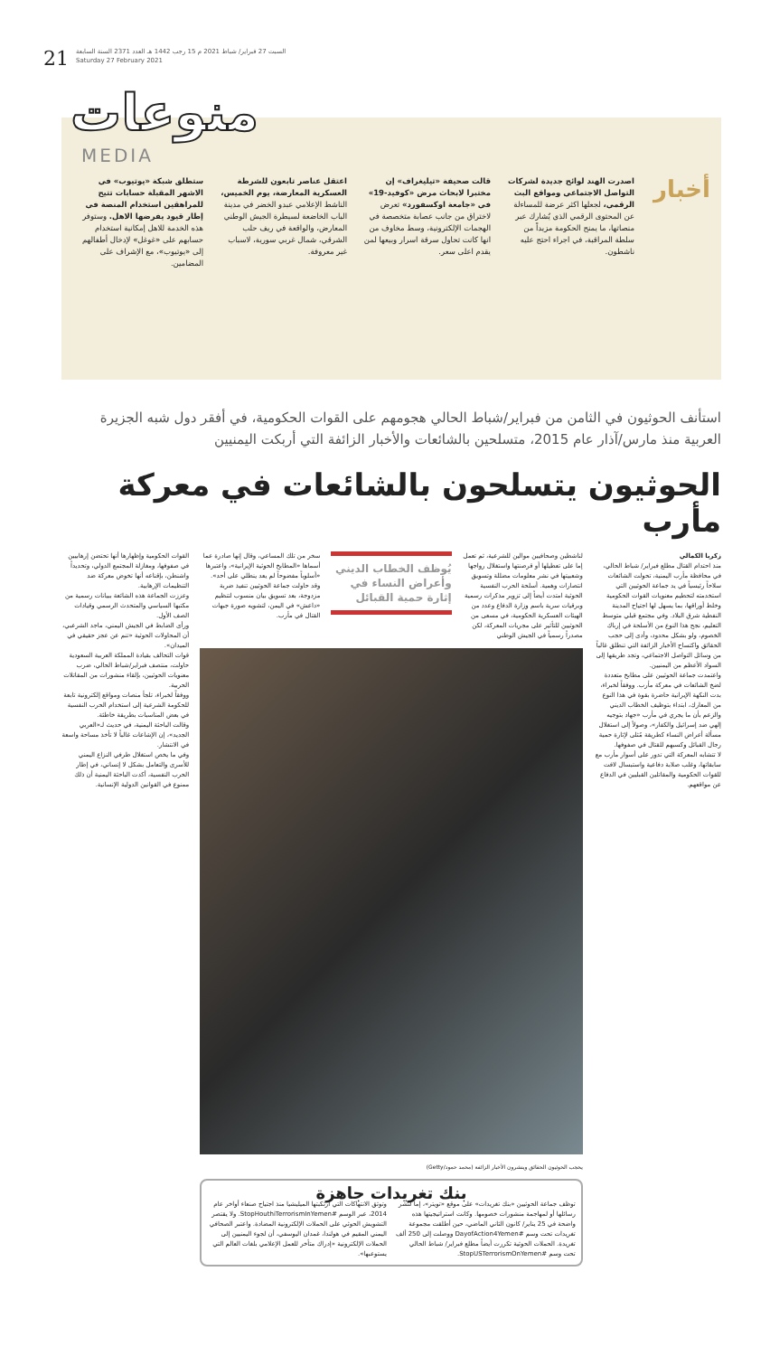21
السبت 27 فبراير/ شباط 2021 م 15 رجب 1442 هـ العدد 2371 السنة السابعة
Saturday 27 February 2021
منوعات
MEDIA
أخبار
اصدرت الهند لوائح جديدة لشركات التواصل الاجتماعي ومواقع البث الرقمي، لجعلها اكثر عرضة للمساءلة عن المحتوى الرقمي الذي يُشارك عبر منصاتها، ما يمنح الحكومة مزيداً من سلطة المراقبة، في اجراء احتج عليه ناشطون.
قالت صحيفة «تيليغراف» إن مختبرا لابحاث مرض «كوفيد-19» في «جامعة اوكسفورد» تعرض لاختراق من جانب عصابة متخصصة في الهجمات الإلكترونية، وسط مخاوف من انها كانت تحاول سرقة اسرار وبيعها لمن يقدم اعلى سعر.
اعتقل عناصر تابعون للشرطة العسكرية المعارضة، يوم الخميس، الناشط الإعلامي عبدو الخضر في مدينة الباب الخاضعة لسيطرة الجيش الوطني المعارض، والواقعة في ريف حلب الشرقي، شمال غربي سورية، لاسباب غير معروفة.
ستطلق شبكة «يوتيوب» في الاشهر المقبلة حسابات تتيح للمراهقين استخدام المنصة في إطار قيود يفرضها الاهل. وستوفر هذه الخدمة للاهل إمكانية استخدام حسابهم على «غوغل» لإدخال أطفالهم إلى «يوتيوب»، مع الإشراف على المضامين.
استأنف الحوثيون في الثامن من فبراير/شباط الحالي هجومهم على القوات الحكومية، في أفقر دول شبه الجزيرة العربية منذ مارس/آذار عام 2015، متسلحين بالشائعات والأخبار الزائفة التي أربكت اليمنيين
الحوثيون يتسلحون بالشائعات في معركة مأرب
زكريا الكمالي
منذ احتدام القتال مطلع فبراير/ شباط الحالي، في محافظة مأرب اليمنية، تحولت الشائعات سلاحاً رئيسياً في يد جماعة الحوثيين التي استخدمته لتحطيم معنويات القوات الحكومية وخلط أوراقها، بما يسهل لها اجتياح المدينة النفطية شرق البلاد. وفي مجتمع قبلي متوسط التعليم، نجح هذا النوع من الأسلحة في إرباك الخصوم، ولو بشكل محدود، وأدى إلى حجب الحقائق واكتساح الأخبار الزائفة التي تنطلق غالباً من وسائل التواصل الاجتماعي، وتجد طريقها إلى السواد الأعظم من اليمنيين.
واعتمدت جماعة الحوثيين على مطابخ متعددة لضخ الشائعات في معركة مأرب. ووفقاً لخبراء، بدت النكهة الإيرانية حاضرة بقوة في هذا النوع من المعارك، ابتداء بتوظيف الخطاب الديني والزعم بأن ما يجري في مأرب «جهاد بتوجيه إلهي ضد إسرائيل والكفار»، وصولاً إلى استغلال مسألة أعراض النساء كطريقة مُثلى لإثارة حمية رجال القبائل وكسبهم للقتال في صفوفها.
لا تتشابه المعركة التي تدور على أسوار مأرب مع سابقاتها، وغلب صلابة دفاعية واستبسال لافت للقوات الحكومية والمقاتلين القبليين في الدفاع عن مواقعهم.
لناشطين وصحافيين موالين للشرعية، ثم تعمل إما على تعطيلها أو قرصنتها واستغلال رواجها وشعبيتها في نشر معلومات مضللة وتسويق انتصارات وهمية. أسلحة الحرب النفسية الحوثية امتدت أيضاً إلى تزوير مذكرات رسمية وبرقيات سرية باسم وزارة الدفاع وعدد من الهيئات العسكرية الحكومية، في مسعى من الحوثيين للتأثير على مجريات المعركة، لكن مصدراً رسمياً في الجيش الوطني
يُوظف الخطاب الديني وأعراض النساء في إثارة حمية القبائل
سخر من تلك المساعي، وقال إنها صادرة عما أسماها «المطابخ الحوثية الإيرانية»، واعتبرها «أسلوباً مفضوحاً لم يعد ينطلي على أحد». وقد حاولت جماعة الحوثيين تنفيذ ضربة مزدوجة، بعد تسويق بيان منسوب لتنظيم «داعش» في اليمن، لتشويه صورة جبهات القتال في مأرب.
يحجب الحوثيون الحقائق وينشرون الأخبار الزائفة (محمد حمود/Getty)
بنك تغريدات جاهزة
توظف جماعة الحوثيين «بنك تغريدات» على موقع «تويتر»، إما لنشر رسائلها أو لمهاجمة منشورات خصومها. وكانت استراتيجيتها هذه واضحة في 25 يناير/ كانون الثاني الماضي، حين أطلقت مجموعة تغريدات تحت وسم #DayofAction4Yemen ووصلت إلى 250 ألف تغريدة. الحملات الحوثية تكررت أيضاً مطلع فبراير/ شباط الحالي تحت وسم #StopUSTerrorismOnYemen.
وتوثق الانتهاكات التي ارتكبتها الميليشيا منذ اجتياح صنعاء أواخر عام 2014، عبر الوسم #StopHouthiTerrorismInYemen. ولا يقتصر التشويش الحوثي على الحملات الإلكترونية المضادة. واعتبر الصحافي اليمني المقيم في هولندا، غمدان اليوسفي، أن لجوء اليمنيين إلى الحملات الإلكترونية «إدراك متأخر للعمل الإعلامي بلغات العالم التي يستوعبها».
القوات الحكومية وإظهارها أنها تحتضن إرهابيين في صفوفها، ومغازلة المجتمع الدولي، وتحديداً واشنطن، بإقناعه أنها تخوض معركة ضد التنظيمات الإرهابية.
وعززت الجماعة هذه الشائعة ببيانات رسمية من مكتبها السياسي والمتحدث الرسمي وقيادات الصف الأول.
ورأى الضابط في الجيش اليمني، ماجد الشرعبي، أن المحاولات الحوثية «تنم عن عجز حقيقي في الميدان».
قوات التحالف بقيادة المملكة العربية السعودية حاولت، منتصف فبراير/شباط الحالي، ضرب معنويات الحوثيين، بإلقاء منشورات من المقاتلات الحربية.
ووفقاً لخبراء، تلجأ منصات ومواقع إلكترونية تابعة للحكومة الشرعية إلى استخدام الحرب النفسية في بعض المناسبات بطريقة خاطئة.
وقالت الباحثة اليمنية، في حديث لـ«العربي الجديد»، إن الإشاعات غالباً لا تأخذ مساحة واسعة في الانتشار.
وفي ما يخص استغلال طرفي النزاع اليمني للأسرى والتعامل بشكل لا إنساني، في إطار الحرب النفسية، أكدت الباحثة اليمنية أن ذلك ممنوع في القوانين الدولية الإنسانية.